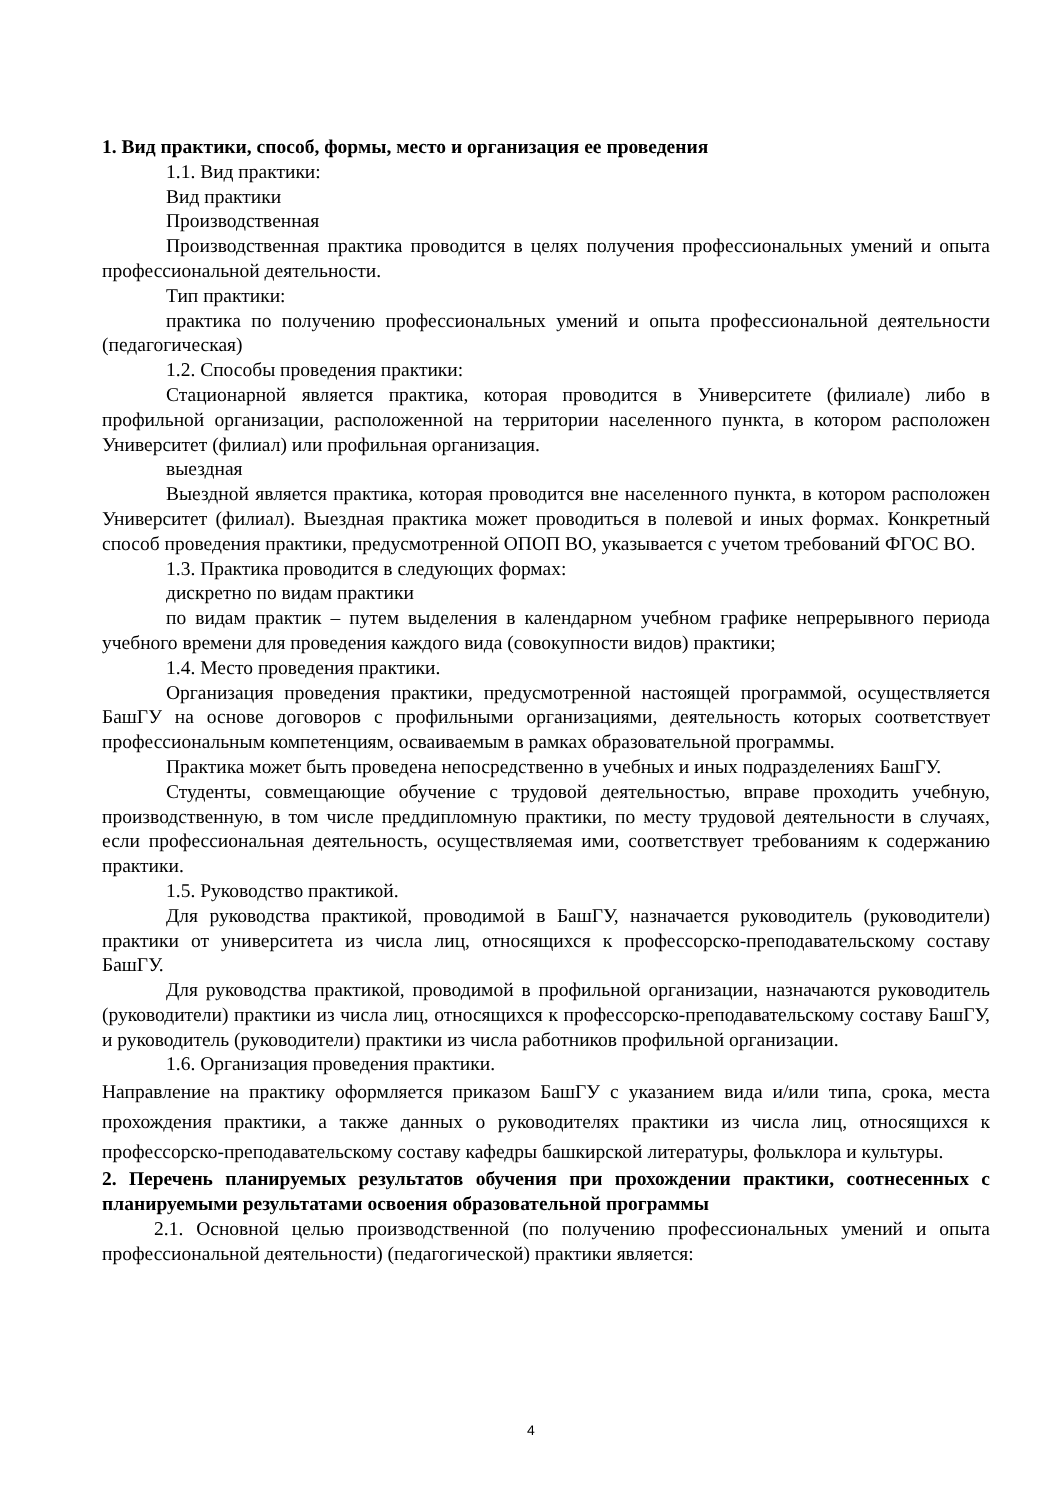1. Вид практики, способ, формы, место и организация ее проведения
1.1. Вид практики:
Вид практики
Производственная
Производственная практика проводится в целях получения профессиональных умений и опыта профессиональной деятельности.
Тип практики:
практика по получению профессиональных умений и опыта профессиональной деятельности (педагогическая)
1.2. Способы проведения практики:
Стационарной является практика, которая проводится в Университете (филиале) либо в профильной организации, расположенной на территории населенного пункта, в котором расположен Университет (филиал) или профильная организация.
выездная
Выездной является практика, которая проводится вне населенного пункта, в котором расположен Университет (филиал). Выездная практика может проводиться в полевой и иных формах. Конкретный способ проведения практики, предусмотренной ОПОП ВО, указывается с учетом требований ФГОС ВО.
1.3. Практика проводится в следующих формах:
дискретно по видам практики
по видам практик – путем выделения в календарном учебном графике непрерывного периода учебного времени для проведения каждого вида (совокупности видов) практики;
1.4. Место проведения практики.
Организация проведения практики, предусмотренной настоящей программой, осуществляется БашГУ на основе договоров с профильными организациями, деятельность которых соответствует профессиональным компетенциям, осваиваемым в рамках образовательной программы.
Практика может быть проведена непосредственно в учебных и иных подразделениях БашГУ.
Студенты, совмещающие обучение с трудовой деятельностью, вправе проходить учебную, производственную, в том числе преддипломную практики, по месту трудовой деятельности в случаях, если профессиональная деятельность, осуществляемая ими, соответствует требованиям к содержанию практики.
1.5. Руководство практикой.
Для руководства практикой, проводимой в БашГУ, назначается руководитель (руководители) практики от университета из числа лиц, относящихся к профессорско-преподавательскому составу БашГУ.
Для руководства практикой, проводимой в профильной организации, назначаются руководитель (руководители) практики из числа лиц, относящихся к профессорско-преподавательскому составу БашГУ, и руководитель (руководители) практики из числа работников профильной организации.
1.6. Организация проведения практики.
Направление на практику оформляется приказом БашГУ с указанием вида и/или типа, срока, места прохождения практики, а также данных о руководителях практики из числа лиц, относящихся к профессорско-преподавательскому составу кафедры башкирской литературы, фольклора и культуры.
2. Перечень планируемых результатов обучения при прохождении практики, соотнесенных с планируемыми результатами освоения образовательной программы
2.1. Основной целью производственной (по получению профессиональных умений и опыта профессиональной деятельности) (педагогической) практики является:
4